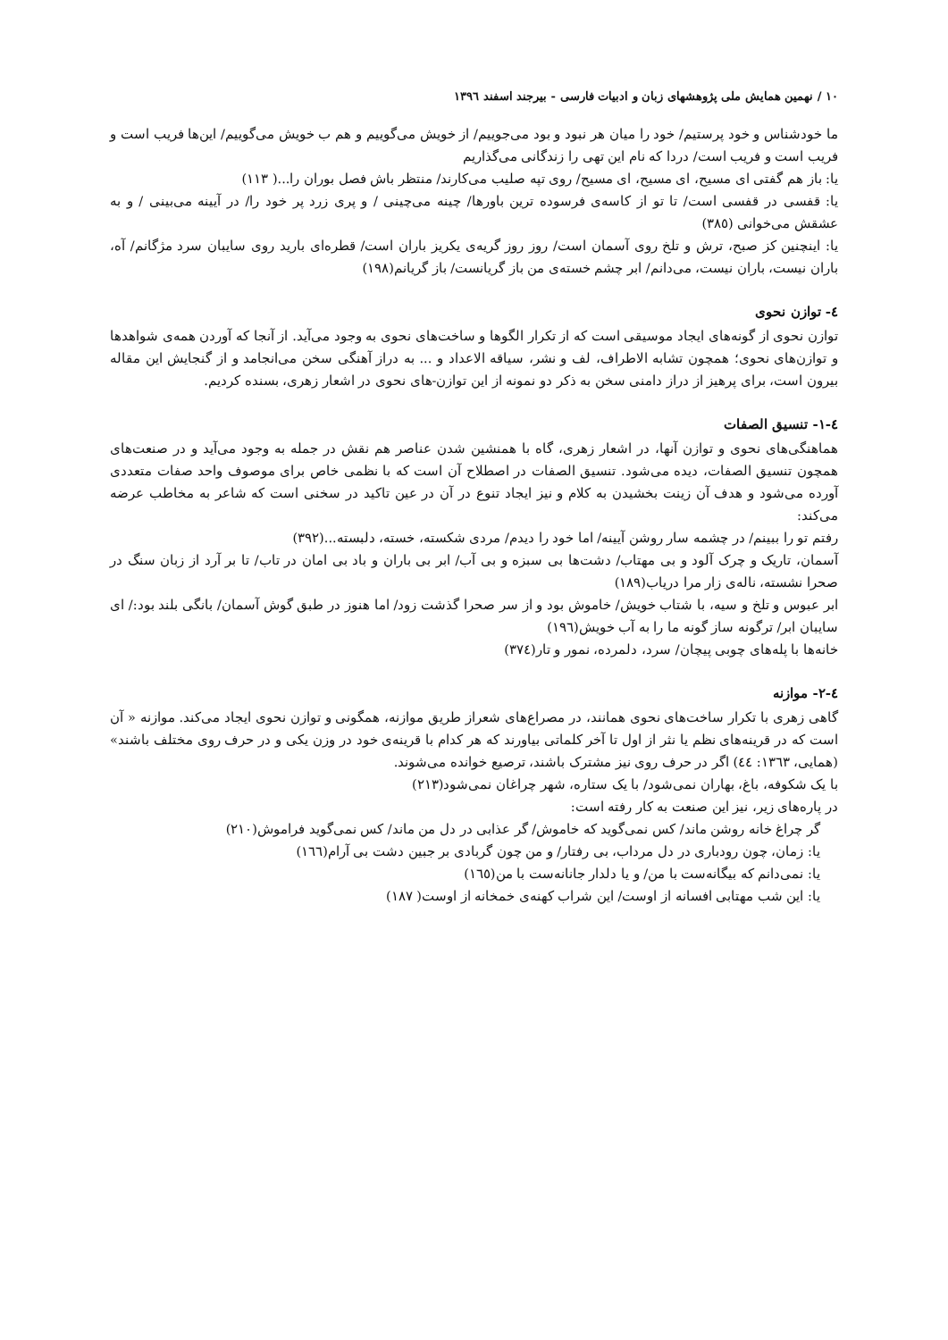١٠ / نهمین همایش ملی پژوهشهای زبان و ادبیات فارسی - بیرجند اسفند ١٣٩٦
ما خودشناس و خود پرستیم/ خود را میان هر نبود و بود می‌جوییم/ از خویش می‌گوییم و هم ب خویش می‌گوییم/ این‌ها فریب است و فریب است و فریب است/ دردا که نام این تهی را زندگانی می‌گذاریم
یا: باز هم گفتی ای مسیح، ای مسیح، ای مسیح/ روی تپه صلیب می‌کارند/ منتظر باش فصل بوران را...( ١١٣)
یا: قفسی در قفسی است/ تا تو از کاسه‌ی فرسوده ترین باورها/ چینه می‌چینی / و پری زرد پر خود را/ در آیینه می‌بینی / و به عشقش می‌خوانی (٣٨٥)
یا: اینچنین کز صبح، ترش و تلخ روی آسمان است/ روز روز گریه‌ی یکریز باران است/ قطره‌ای بارید روی سایبان سرد مژگانم/ آه، باران نیست، باران نیست، می‌دانم/ ابر چشم خسته‌ی من باز گریانست/ باز گریانم(١٩٨)
٤- توازن نحوی
توازن نحوی از گونه‌های ایجاد موسیقی است که از تکرار الگوها و ساخت‌های نحوی به وجود می‌آید. از آنجا که آوردن همه‌ی شواهدها و توازن‌های نحوی؛ همچون تشابه الاطراف، لف و نشر، سیاقه الاعداد و ... به دراز آهنگی سخن می‌انجامد و از گنجایش این مقاله بیرون است، برای پرهیز از دراز دامنی سخن به ذکر دو نمونه از این توازن-های نحوی در اشعار زهری، بسنده کردیم.
٤-١- تنسیق الصفات
هماهنگی‌های نحوی و توازن آنها، در اشعار زهری، گاه با همنشین شدن عناصر هم نقش در جمله به وجود می‌آید و در صنعت‌های همچون تنسیق الصفات، دیده می‌شود. تنسیق الصفات در اصطلاح آن است که با نظمی خاص برای موصوف واحد صفات متعددی آورده می‌شود و هدف آن زینت بخشیدن به کلام و نیز ایجاد تنوع در آن در عین تاکید در سخنی است که شاعر به مخاطب عرضه می‌کند:
رفتم تو را ببینم/ در چشمه سار روشن آیینه/ اما خود را دیدم/ مردی شکسته، خسته، دلبسته...(٣٩٢)
آسمان، تاریک و چرک آلود و بی مهتاب/ دشت‌ها بی سبزه و بی آب/ ابر بی باران و باد بی امان در تاب/ تا بر آرد از زبان سنگ در صحرا نشسته، ناله‌ی زار مرا دریاب(١٨٩)
ابر عبوس و تلخ و سیه، با شتاب خویش/ خاموش بود و از سر صحرا گذشت زود/ اما هنوز در طبق گوش آسمان/ بانگی بلند بود:/ ای سایبان ابر/ ترگونه ساز گونه ما را به آب خویش(١٩٦)
خانه‌ها با پله‌های چوبی پیچان/ سرد، دلمرده، نمور و تار(٣٧٤)
٤-٢- موازنه
گاهی زهری با تکرار ساخت‌های نحوی همانند، در مصراع‌های شعراز طریق موازنه، همگونی و توازن نحوی ایجاد می‌کند. موازنه « آن است که در قرینه‌های نظم یا نثر از اول تا آخر کلماتی بیاورند که هر کدام با قرینه‌ی خود در وزن یکی و در حرف روی مختلف باشند» (همایی، ١٣٦٣: ٤٤) اگر در حرف روی نیز مشترک باشند، ترصیع خوانده می‌شوند.
با یک شکوفه، باغ، بهاران نمی‌شود/ با یک ستاره، شهر چراغان نمی‌شود(٢١٣)
در پاره‌های زیر، نیز این صنعت به کار رفته است:
گر چراغ خانه روشن ماند/ کس نمی‌گوید که خاموش/ گر عذابی در دل من ماند/ کس نمی‌گوید فراموش(٢١٠)
یا: زمان، چون رودباری در دل مرداب، بی رفتار/ و من چون گربادی بر جبین دشت بی آرام(١٦٦)
یا: نمی‌دانم که بیگانه‌ست با من/ و یا دلدار جانانه‌ست با من(١٦٥)
یا: این شب مهتابی افسانه از اوست/ این شراب کهنه‌ی خمخانه از اوست( ١٨٧)